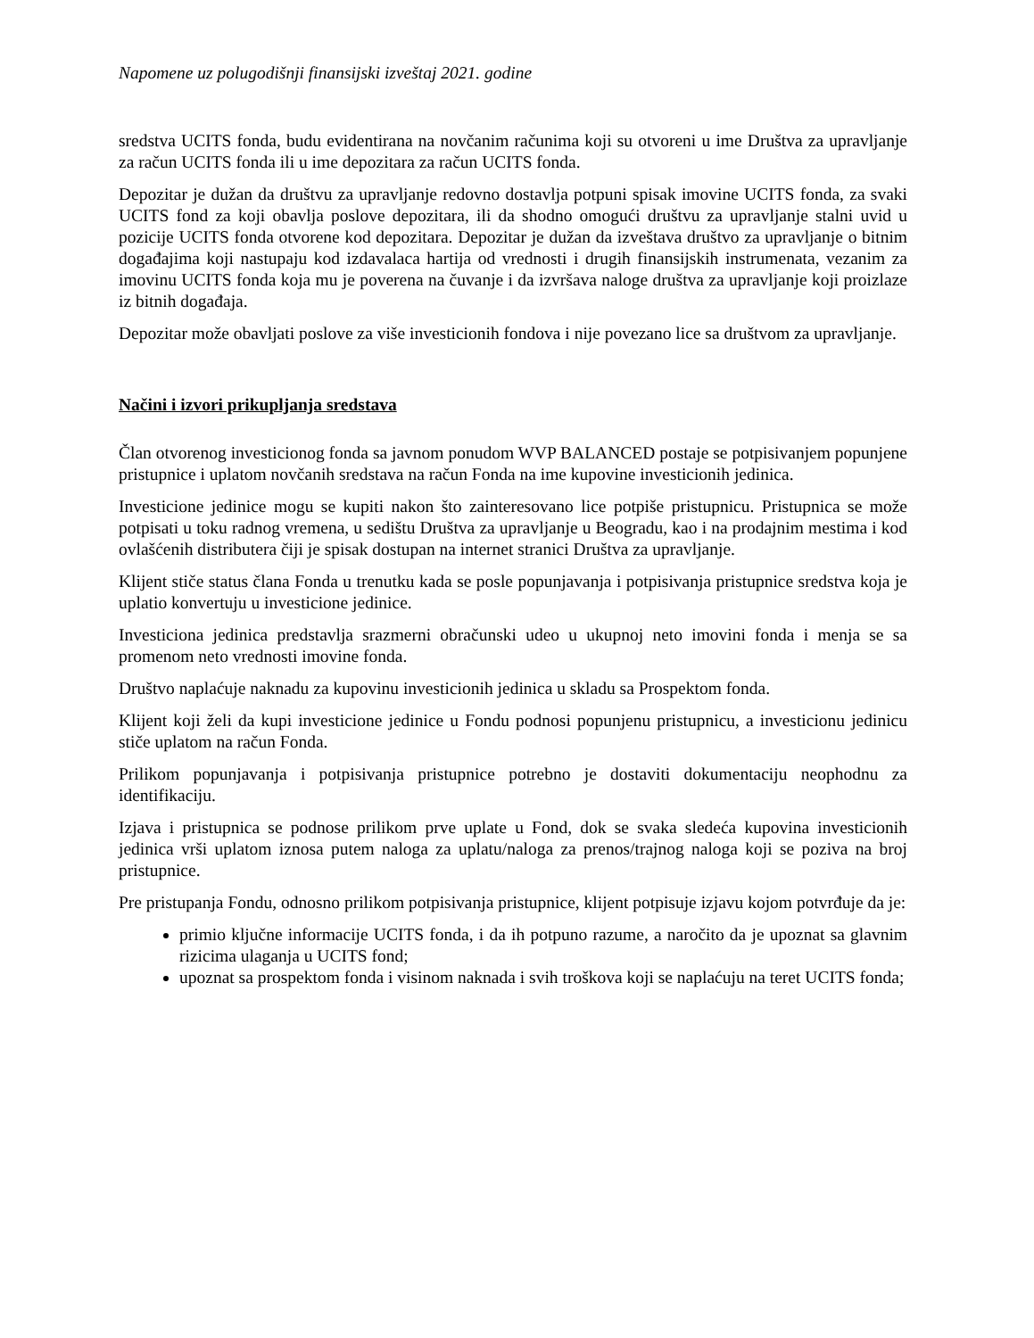Napomene uz polugodišnji finansijski izveštaj 2021. godine
sredstva UCITS fonda, budu evidentirana na novčanim računima koji su otvoreni u ime Društva za upravljanje za račun UCITS fonda ili u ime depozitara za račun UCITS fonda.
Depozitar je dužan da društvu za upravljanje redovno dostavlja potpuni spisak imovine UCITS fonda, za svaki UCITS fond za koji obavlja poslove depozitara, ili da shodno omogući društvu za upravljanje stalni uvid u pozicije UCITS fonda otvorene kod depozitara. Depozitar je dužan da izveštava društvo za upravljanje o bitnim događajima koji nastupaju kod izdavalaca hartija od vrednosti i drugih finansijskih instrumenata, vezanim za imovinu UCITS fonda koja mu je poverena na čuvanje i da izvršava naloge društva za upravljanje koji proizlaze iz bitnih događaja.
Depozitar može obavljati poslove za više investicionih fondova i nije povezano lice sa društvom za upravljanje.
Načini i izvori prikupljanja sredstava
Član otvorenog investicionog fonda sa javnom ponudom WVP BALANCED postaje se potpisivanjem popunjene pristupnice i uplatom novčanih sredstava na račun Fonda na ime kupovine investicionih jedinica.
Investicione jedinice mogu se kupiti nakon što zainteresovano lice potpiše pristupnicu. Pristupnica se može potpisati u toku radnog vremena, u sedištu Društva za upravljanje u Beogradu, kao i na prodajnim mestima i kod ovlašćenih distributera čiji je spisak dostupan na internet stranici Društva za upravljanje.
Klijent stiče status člana Fonda u trenutku kada se posle popunjavanja i potpisivanja pristupnice sredstva koja je uplatio konvertuju u investicione jedinice.
Investiciona jedinica predstavlja srazmerni obračunski udeo u ukupnoj neto imovini fonda i menja se sa promenom neto vrednosti imovine fonda.
Društvo naplaćuje naknadu za kupovinu investicionih jedinica u skladu sa Prospektom fonda.
Klijent koji želi da kupi investicione jedinice u Fondu podnosi popunjenu pristupnicu, a investicionu jedinicu stiče uplatom na račun Fonda.
Prilikom popunjavanja i potpisivanja pristupnice potrebno je dostaviti dokumentaciju neophodnu za identifikaciju.
Izjava i pristupnica se podnose prilikom prve uplate u Fond, dok se svaka sledeća kupovina investicionih jedinica vrši uplatom iznosa putem naloga za uplatu/naloga za prenos/trajnog naloga koji se poziva na broj pristupnice.
Pre pristupanja Fondu, odnosno prilikom potpisivanja pristupnice, klijent potpisuje izjavu kojom potvrđuje da je:
primio ključne informacije UCITS fonda, i da ih potpuno razume, a naročito da je upoznat sa glavnim rizicima ulaganja u UCITS fond;
upoznat sa prospektom fonda i visinom naknada i svih troškova koji se naplaćuju na teret UCITS fonda;